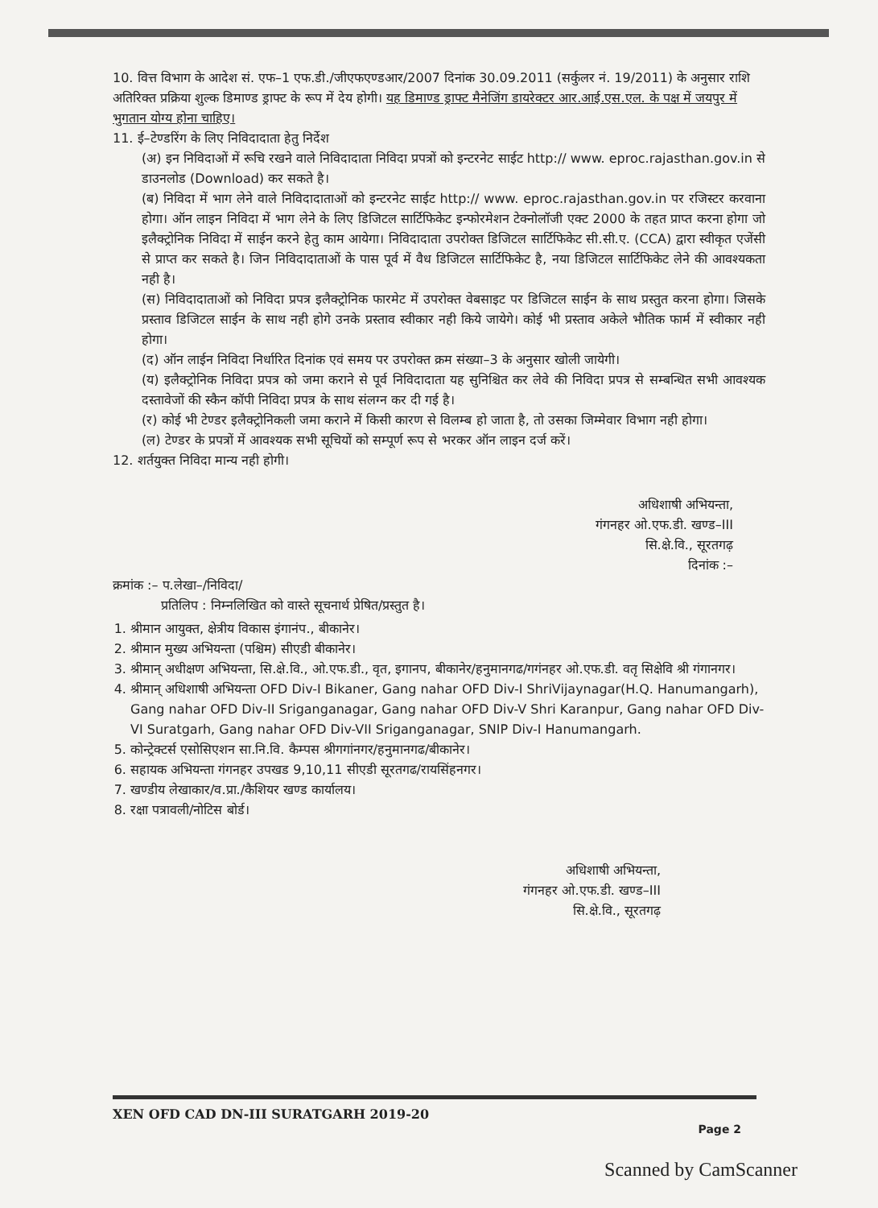10. वित्त विभाग के आदेश सं. एफ–1 एफ.डी./जीएफएण्डआर/2007 दिनांक 30.09.2011 (सर्कुलर नं. 19/2011) के अनुसार राशि अतिरिक्त प्रक्रिया शुल्क डिमाण्ड ड्राफ्ट के रूप में देय होगी। यह डिमाण्ड ड्राफ्ट मैनेजिंग डायरेक्टर आर.आई.एस.एल. के पक्ष में जयपुर में भुगतान योग्य होना चाहिए।
11. ई–टेण्डरिंग के लिए निविदादाता हेतु निर्देश
(अ) इन निविदाओं में रूचि रखने वाले निविदादाता निविदा प्रपत्रों को इन्टरनेट साईट http:// www. eproc.rajasthan.gov.in से डाउनलोड (Download) कर सकते है।
(ब) निविदा में भाग लेने वाले निविदादाताओं को इन्टरनेट साईट http:// www. eproc.rajasthan.gov.in पर रजिस्टर करवाना होगा। ऑन लाइन निविदा में भाग लेने के लिए डिजिटल सार्टिफिकेट इन्फोरमेशन टेक्नोलॉजी एक्ट 2000 के तहत प्राप्त करना होगा जो इलैक्ट्रोनिक निविदा में साईन करने हेतु काम आयेगा। निविदादाता उपरोक्त डिजिटल सार्टिफिकेट सी.सी.ए. (CCA) द्वारा स्वीकृत एजेंसी से प्राप्त कर सकते है। जिन निविदादाताओं के पास पूर्व में वैध डिजिटल सार्टिफिकेट है, नया डिजिटल सार्टिफिकेट लेने की आवश्यकता नही है।
(स) निविदादाताओं को निविदा प्रपत्र इलैक्ट्रोनिक फारमेट में उपरोक्त वेबसाइट पर डिजिटल साईन के साथ प्रस्तुत करना होगा। जिसके प्रस्ताव डिजिटल साईन के साथ नही होगे उनके प्रस्ताव स्वीकार नही किये जायेगे। कोई भी प्रस्ताव अकेले भौतिक फार्म में स्वीकार नही होगा।
(द) ऑन लाईन निविदा निर्धारित दिनांक एवं समय पर उपरोक्त क्रम संख्या–3 के अनुसार खोली जायेगी।
(य) इलैक्ट्रोनिक निविदा प्रपत्र को जमा कराने से पूर्व निविदादाता यह सुनिश्चित कर लेवे की निविदा प्रपत्र से सम्बन्धित सभी आवश्यक दस्तावेजों की स्कैन कॉपी निविदा प्रपत्र के साथ संलग्न कर दी गई है।
(र) कोई भी टेण्डर इलैक्ट्रोनिकली जमा कराने में किसी कारण से विलम्ब हो जाता है, तो उसका जिम्मेवार विभाग नही होगा।
(ल) टेण्डर के प्रपत्रों में आवश्यक सभी सूचियों को सम्पूर्ण रूप से भरकर ऑन लाइन दर्ज करें।
12. शर्तयुक्त निविदा मान्य नही होगी।
अधिशाषी अभियन्ता,
गंगनहर ओ.एफ.डी. खण्ड–III
सि.क्षे.वि., सूरतगढ़
दिनांक :–
क्रमांक :– प.लेखा–/निविदा/
प्रतिलिप : निम्नलिखित को वास्ते सूचनार्थ प्रेषित/प्रस्तुत है।
1. श्रीमान आयुक्त, क्षेत्रीय विकास इंगानंप., बीकानेर।
2. श्रीमान मुख्य अभियन्ता (पश्चिम) सीएडी बीकानेर।
3. श्रीमान् अधीक्षण अभियन्ता, सि.क्षे.वि., ओ.एफ.डी., वृत, इगानप, बीकानेर/हनुमानगढ/गगंनहर ओ.एफ.डी. वतृ सिक्षेवि श्री गंगानगर।
4. श्रीमान् अधिशाषी अभियन्ता OFD Div-I Bikaner, Gang nahar OFD Div-I ShriVijaynagar(H.Q. Hanumangarh), Gang nahar OFD Div-II Sriganganagar, Gang nahar OFD Div-V Shri Karanpur, Gang nahar OFD Div-VI Suratgarh, Gang nahar OFD Div-VII Sriganganagar, SNIP Div-I Hanumangarh.
5. कोन्ट्रेक्टर्स एसोसिएशन सा.नि.वि. कैम्पस श्रीगगांनगर/हनुमानगढ/बीकानेर।
6. सहायक अभियन्ता गंगनहर उपखड 9,10,11 सीएडी सूरतगढ/रायसिंहनगर।
7. खण्डीय लेखाकार/व.प्रा./कैशियर खण्ड कार्यालय।
8. रक्षा पत्रावली/नोटिस बोर्ड।
अधिशाषी अभियन्ता,
गंगनहर ओ.एफ.डी. खण्ड–III
सि.क्षे.वि., सूरतगढ़
XEN OFD CAD DN-III SURATGARH 2019-20
Page 2
Scanned by CamScanner